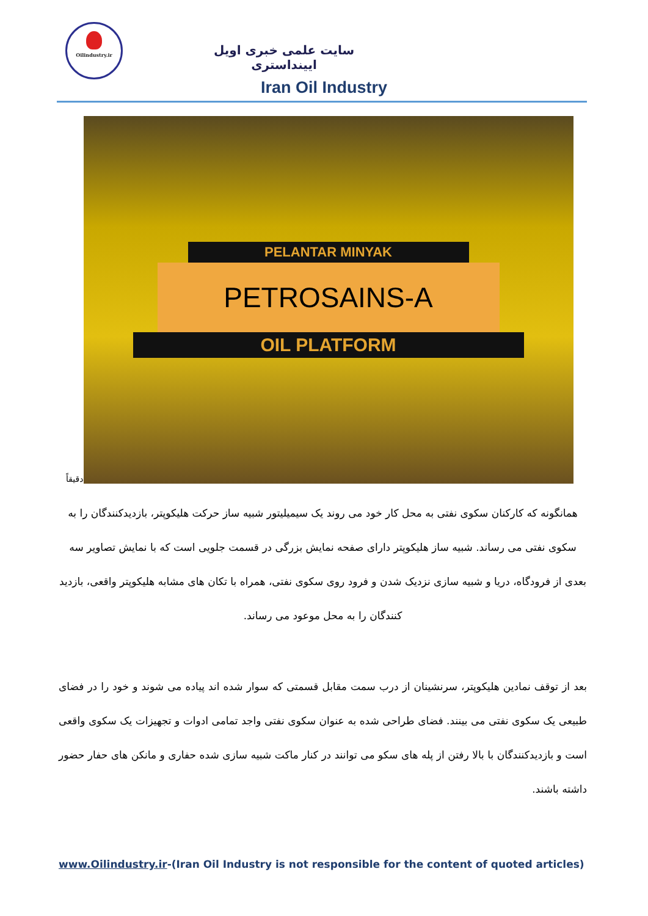Oilindustry.ir
سایت علمی خبری اویل ایینداستری
Iran Oil Industry
دقیقاً
PELANTAR MINYAK
PETROSAINS-A
OIL PLATFORM
همانگونه که کارکنان سکوی نفتی به محل کار خود می روند یک سیمیلیتور شبیه ساز حرکت هلیکوپتر، بازدیدکنندگان را به سکوی نفتی می رساند. شبیه ساز هلیکوپتر دارای صفحه نمایش بزرگی در قسمت جلویی است که با نمایش تصاویر سه بعدی از فرودگاه، دریا و شبیه سازی نزدیک شدن و فرود روی سکوی نفتی، همراه با تکان های مشابه هلیکوپتر واقعی، بازدید کنندگان را به محل موعود می رساند.
بعد از توقف نمادین هلیکوپتر، سرنشینان از درب سمت مقابل قسمتی که سوار شده اند پیاده می شوند و خود را در فضای طبیعی یک سکوی نفتی می بینند. فضای طراحی شده به عنوان سکوی نفتی واجد تمامی ادوات و تجهیزات یک سکوی واقعی است و بازدیدکنندگان با بالا رفتن از پله های سکو می توانند در کنار ماکت شبیه سازی شده حفاری و مانکن های حفار حضور داشته باشند.
www.Oilindustry.ir-(Iran Oil Industry is not responsible for the content of quoted articles)